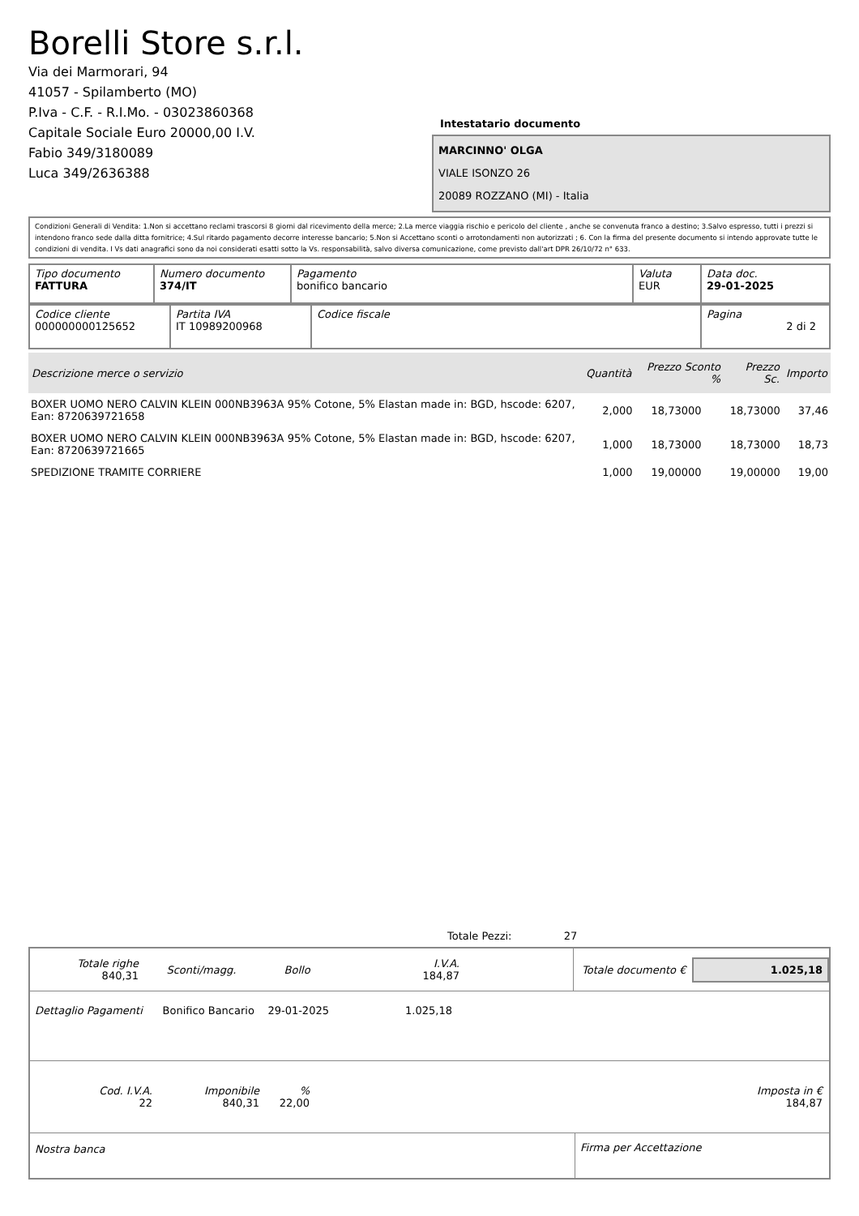Borelli Store s.r.l.
Via dei Marmorari, 94
41057 - Spilamberto (MO)
P.Iva - C.F. - R.I.Mo. - 03023860368
Capitale Sociale Euro 20000,00 I.V.
Fabio 349/3180089
Luca 349/2636388
Intestatario documento
MARCINNO' OLGA
VIALE ISONZO 26
20089 ROZZANO (MI) - Italia
Condizioni Generali di Vendita: 1.Non si accettano reclami trascorsi 8 giorni dal ricevimento della merce; 2.La merce viaggia rischio e pericolo del cliente , anche se convenuta franco a destino; 3.Salvo espresso, tutti i prezzi si intendono franco sede dalla ditta fornitrice; 4.Sul ritardo pagamento decorre interesse bancario; 5.Non si Accettano sconti o arrotondamenti non autorizzati ; 6. Con la firma del presente documento si intendo approvate tutte le condizioni di vendita. I Vs dati anagrafici sono da noi considerati esatti sotto la Vs. responsabilità, salvo diversa comunicazione, come previsto dall'art DPR 26/10/72 n° 633.
| Tipo documento FATTURA | Numero documento 374/IT | Pagamento bonifico bancario | Valuta EUR | Data doc. 29-01-2025 |
| Codice cliente 000000000125652 | Partita IVA IT 10989200968 | Codice fiscale | Pagina 2 di 2 |
| Descrizione merce o servizio | Quantità | Prezzo Sconto % | Prezzo Sc. | Importo |
| --- | --- | --- | --- | --- |
| BOXER UOMO NERO CALVIN KLEIN 000NB3963A 95% Cotone, 5% Elastan made in: BGD, hscode: 6207, Ean: 8720639721658 | 2,000 | 18,73000 | 18,73000 | 37,46 |
| BOXER UOMO NERO CALVIN KLEIN 000NB3963A 95% Cotone, 5% Elastan made in: BGD, hscode: 6207, Ean: 8720639721665 | 1,000 | 18,73000 | 18,73000 | 18,73 |
| SPEDIZIONE TRAMITE CORRIERE | 1,000 | 19,00000 | 19,00000 | 19,00 |
Totale Pezzi: 27
| Totale righe 840,31 | Sconti/magg. | Bollo | I.V.A. 184,87 |
Totale documento € 1.025,18
Dettaglio Pagamenti Bonifico Bancario 29-01-2025 1.025,18
| Cod. I.V.A. 22 | Imponibile 840,31 | % 22,00 | Imposta in € 184,87 |
Nostra banca Firma per Accettazione